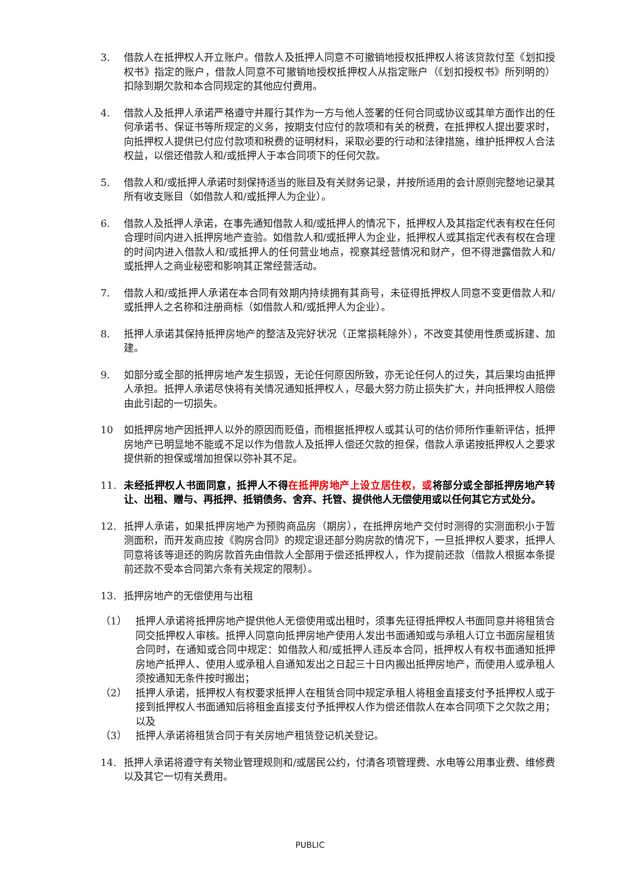3. 借款人在抵押权人开立账户。借款人及抵押人同意不可撤销地授权抵押权人将该贷款付至《划扣授权书》指定的账户，借款人同意不可撤销地授权抵押权人从指定账户（《划扣授权书》所列明的）扣除到期欠款和本合同规定的其他应付费用。
4. 借款人及抵押人承诺严格遵守并履行其作为一方与他人签署的任何合同或协议或其单方面作出的任何承诺书、保证书等所规定的义务，按期支付应付的款项和有关的税费，在抵押权人提出要求时，向抵押权人提供已付应付款项和税费的证明材料，采取必要的行动和法律措施，维护抵押权人合法权益，以偿还借款人和/或抵押人于本合同项下的任何欠款。
5. 借款人和/或抵押人承诺时刻保持适当的账目及有关财务记录，并按所适用的会计原则完整地记录其所有收支账目（如借款人和/或抵押人为企业）。
6. 借款人及抵押人承诺，在事先通知借款人和/或抵押人的情况下，抵押权人及其指定代表有权在任何合理时间内进入抵押房地产查验。如借款人和/或抵押人为企业，抵押权人或其指定代表有权在合理的时间内进入借款人和/或抵押人的任何营业地点，视察其经营情况和财产，但不得泄露借款人和/或抵押人之商业秘密和影响其正常经营活动。
7. 借款人和/或抵押人承诺在本合同有效期内持续拥有其商号，未征得抵押权人同意不变更借款人和/或抵押人之名称和注册商标（如借款人和/或抵押人为企业）。
8. 抵押人承诺其保持抵押房地产的整洁及完好状况（正常损耗除外），不改变其使用性质或拆建、加建。
9. 如部分或全部的抵押房地产发生损毁，无论任何原因所致，亦无论任何人的过失，其后果均由抵押人承担。抵押人承诺尽快将有关情况通知抵押权人，尽最大努力防止损失扩大，并向抵押权人赔偿由此引起的一切损失。
10 如抵押房地产因抵押人以外的原因而贬值，而根据抵押权人或其认可的估价师所作重新评估，抵押房地产已明显地不能或不足以作为借款人及抵押人偿还欠款的担保，借款人承诺按抵押权人之要求提供新的担保或增加担保以弥补其不足。
11. 未经抵押权人书面同意，抵押人不得在抵押房地产上设立居住权，或将部分或全部抵押房地产转让、出租、赠与、再抵押、抵销债务、舍弃、托管、提供他人无偿使用或以任何其它方式处分。
12. 抵押人承诺，如果抵押房地产为预购商品房（期房），在抵押房地产交付时测得的实测面积小于暂测面积，而开发商应按《购房合同》的规定退还部分购房款的情况下，一旦抵押权人要求，抵押人同意将该等退还的购房款首先由借款人全部用于偿还抵押权人，作为提前还款（借款人根据本条提前还款不受本合同第六条有关规定的限制）。
13. 抵押房地产的无偿使用与出租
（1） 抵押人承诺将抵押房地产提供他人无偿使用或出租时，须事先征得抵押权人书面同意并将租赁合同交抵押权人审核。抵押人同意向抵押房地产使用人发出书面通知或与承租人订立书面房屋租赁合同时，在通知或合同中规定：如借款人和/或抵押人违反本合同，抵押权人有权书面通知抵押房地产抵押人、使用人或承租人自通知发出之日起三十日内搬出抵押房地产，而使用人或承租人须按通知无条件按时搬出；
（2） 抵押人承诺，抵押权人有权要求抵押人在租赁合同中规定承租人将租金直接支付予抵押权人或于接到抵押权人书面通知后将租金直接支付予抵押权人作为偿还借款人在本合同项下之欠款之用；以及
（3） 抵押人承诺将租赁合同于有关房地产租赁登记机关登记。
14. 抵押人承诺将遵守有关物业管理规则和/或居民公约，付清各项管理费、水电等公用事业费、维修费以及其它一切有关费用。
PUBLIC